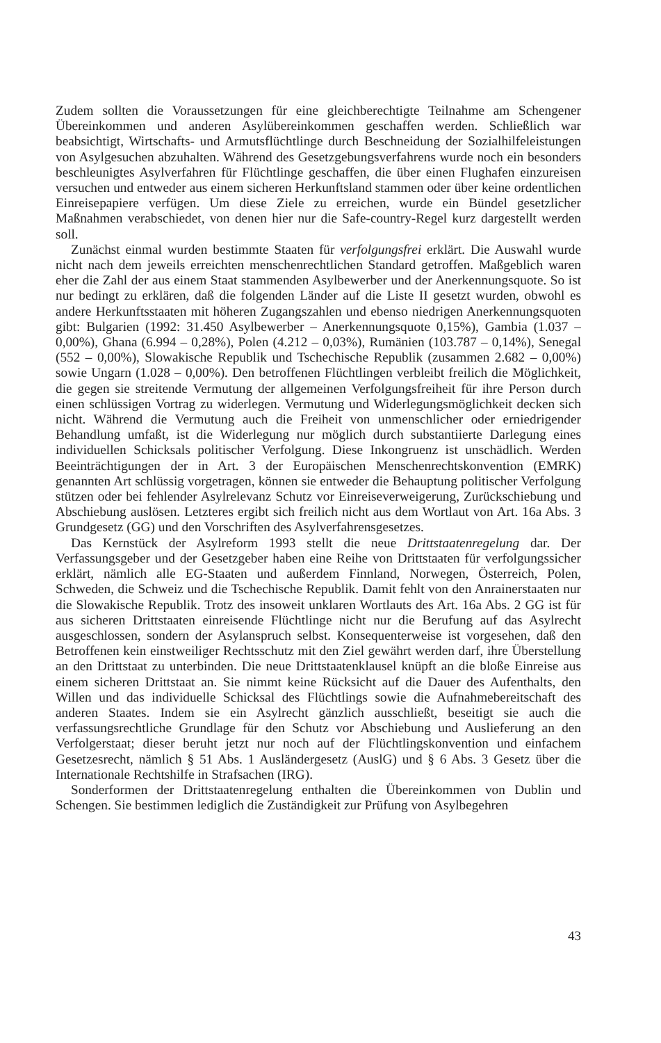Zudem sollten die Voraussetzungen für eine gleichberechtigte Teilnahme am Schengener Übereinkommen und anderen Asylübereinkommen geschaffen werden. Schließlich war beabsichtigt, Wirtschafts- und Armutsflüchtlinge durch Beschneidung der Sozialhilfeleistungen von Asylgesuchen abzuhalten. Während des Gesetzgebungsverfahrens wurde noch ein besonders beschleunigtes Asylverfahren für Flüchtlinge geschaffen, die über einen Flughafen einzureisen versuchen und entweder aus einem sicheren Herkunftsland stammen oder über keine ordentlichen Einreisepapiere verfügen. Um diese Ziele zu erreichen, wurde ein Bündel gesetzlicher Maßnahmen verabschiedet, von denen hier nur die Safe-country-Regel kurz dargestellt werden soll.
Zunächst einmal wurden bestimmte Staaten für verfolgungsfrei erklärt. Die Auswahl wurde nicht nach dem jeweils erreichten menschenrechtlichen Standard getroffen. Maßgeblich waren eher die Zahl der aus einem Staat stammenden Asylbewerber und der Anerkennungsquote. So ist nur bedingt zu erklären, daß die folgenden Länder auf die Liste II gesetzt wurden, obwohl es andere Herkunftsstaaten mit höheren Zugangszahlen und ebenso niedrigen Anerkennungsquoten gibt: Bulgarien (1992: 31.450 Asylbewerber – Anerkennungsquote 0,15%), Gambia (1.037 – 0,00%), Ghana (6.994 – 0,28%), Polen (4.212 – 0,03%), Rumänien (103.787 – 0,14%), Senegal (552 – 0,00%), Slowakische Republik und Tschechische Republik (zusammen 2.682 – 0,00%) sowie Ungarn (1.028 – 0,00%). Den betroffenen Flüchtlingen verbleibt freilich die Möglichkeit, die gegen sie streitende Vermutung der allgemeinen Verfolgungsfreiheit für ihre Person durch einen schlüssigen Vortrag zu widerlegen. Vermutung und Widerlegungsmöglichkeit decken sich nicht. Während die Vermutung auch die Freiheit von unmenschlicher oder erniedrigender Behandlung umfaßt, ist die Widerlegung nur möglich durch substantiierte Darlegung eines individuellen Schicksals politischer Verfolgung. Diese Inkongruenz ist unschädlich. Werden Beeinträchtigungen der in Art. 3 der Europäischen Menschenrechtskonvention (EMRK) genannten Art schlüssig vorgetragen, können sie entweder die Behauptung politischer Verfolgung stützen oder bei fehlender Asylrelevanz Schutz vor Einreiseverweigerung, Zurückschiebung und Abschiebung auslösen. Letzteres ergibt sich freilich nicht aus dem Wortlaut von Art. 16a Abs. 3 Grundgesetz (GG) und den Vorschriften des Asylverfahrensgesetzes.
Das Kernstück der Asylreform 1993 stellt die neue Drittstaatenregelung dar. Der Verfassungsgeber und der Gesetzgeber haben eine Reihe von Drittstaaten für verfolgungssicher erklärt, nämlich alle EG-Staaten und außerdem Finnland, Norwegen, Österreich, Polen, Schweden, die Schweiz und die Tschechische Republik. Damit fehlt von den Anrainerstaaten nur die Slowakische Republik. Trotz des insoweit unklaren Wortlauts des Art. 16a Abs. 2 GG ist für aus sicheren Drittstaaten einreisende Flüchtlinge nicht nur die Berufung auf das Asylrecht ausgeschlossen, sondern der Asylanspruch selbst. Konsequenterweise ist vorgesehen, daß den Betroffenen kein einstweiliger Rechtsschutz mit den Ziel gewährt werden darf, ihre Überstellung an den Drittstaat zu unterbinden. Die neue Drittstaatenklausel knüpft an die bloße Einreise aus einem sicheren Drittstaat an. Sie nimmt keine Rücksicht auf die Dauer des Aufenthalts, den Willen und das individuelle Schicksal des Flüchtlings sowie die Aufnahmebereitschaft des anderen Staates. Indem sie ein Asylrecht gänzlich ausschließt, beseitigt sie auch die verfassungsrechtliche Grundlage für den Schutz vor Abschiebung und Auslieferung an den Verfolgerstaat; dieser beruht jetzt nur noch auf der Flüchtlingskonvention und einfachem Gesetzesrecht, nämlich § 51 Abs. 1 Ausländergesetz (AuslG) und § 6 Abs. 3 Gesetz über die Internationale Rechtshilfe in Strafsachen (IRG).
Sonderformen der Drittstaatenregelung enthalten die Übereinkommen von Dublin und Schengen. Sie bestimmen lediglich die Zuständigkeit zur Prüfung von Asylbegehren
43